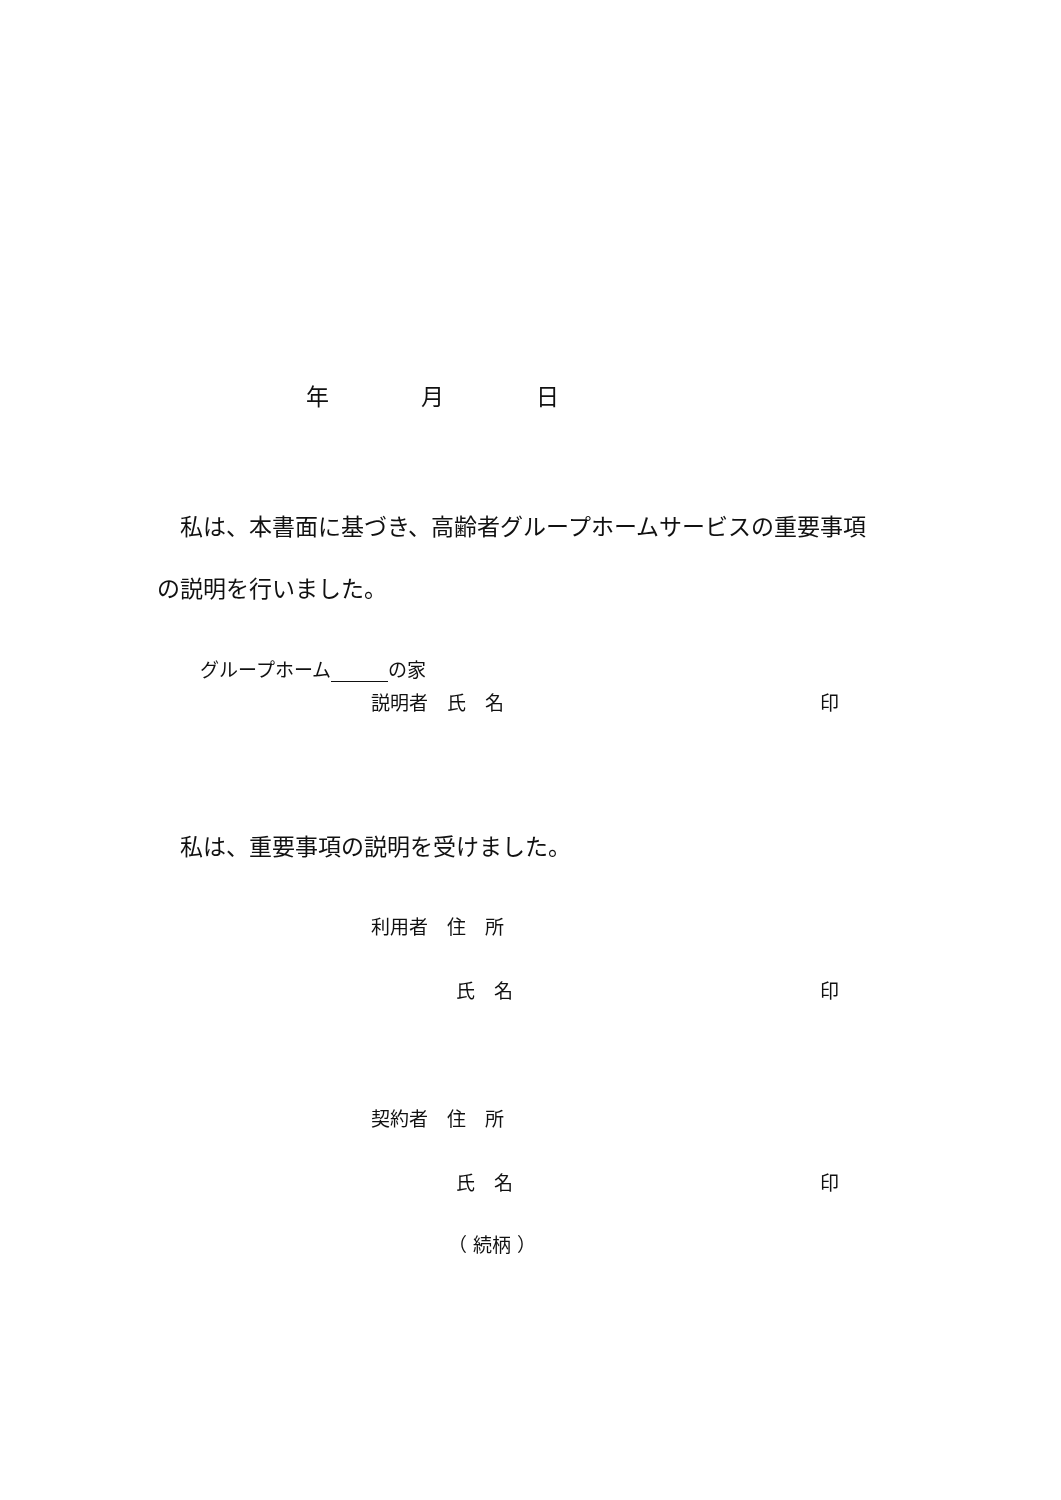年　　　　月　　　　日
私は、本書面に基づき、高齢者グループホームサービスの重要事項
の説明を行いました。
グループホーム　　　 の家
説明者　氏　名 印
私は、重要事項の説明を受けました。
利用者　住　所
氏　名 印
契約者　住　所
氏　名 印
（ 続柄 ）